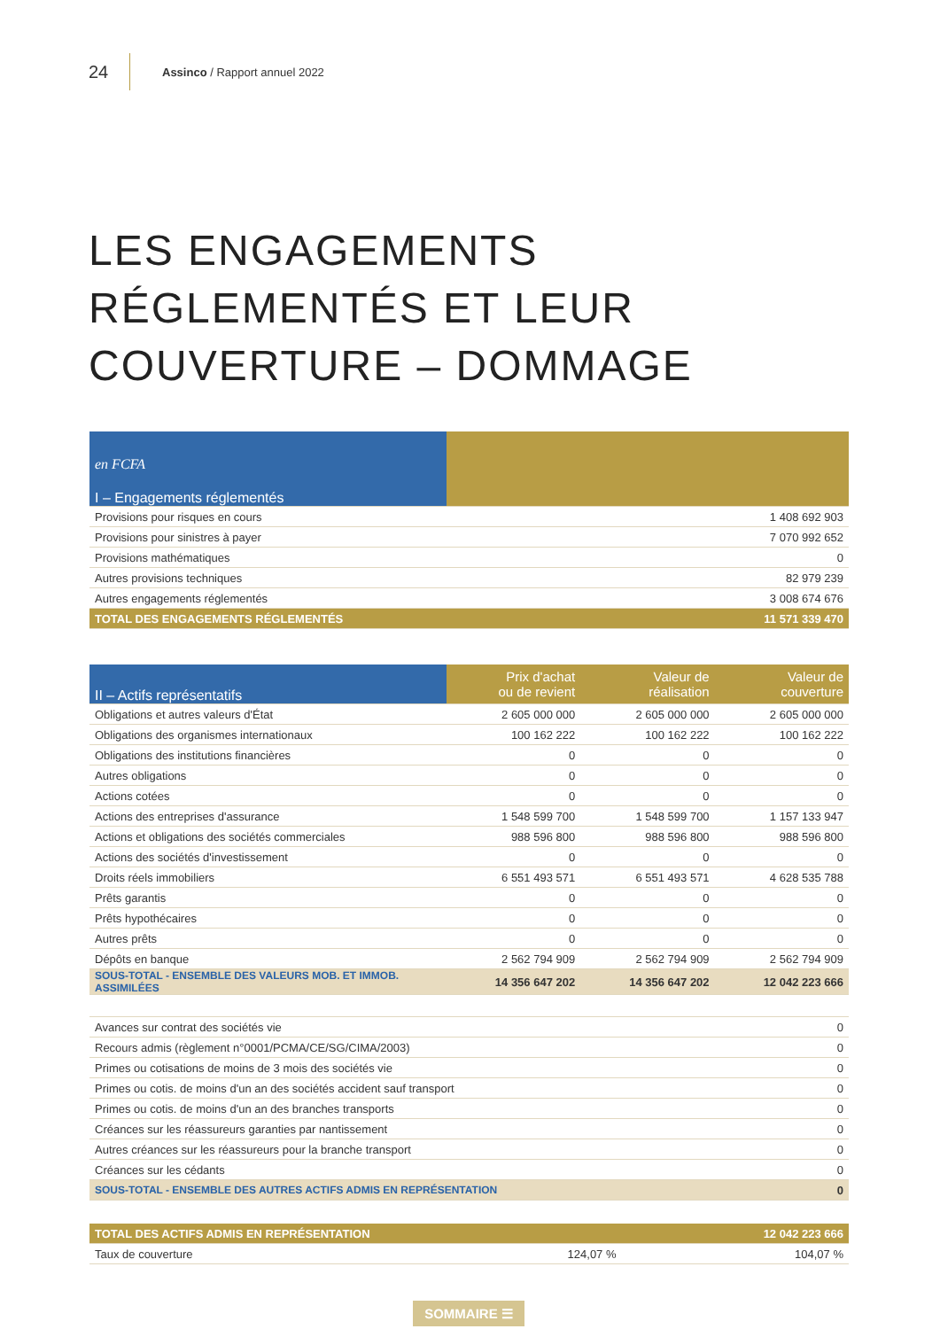24
Assinco / Rapport annuel 2022
LES ENGAGEMENTS
RÉGLEMENTÉS ET LEUR
COUVERTURE – DOMMAGE
| en FCFA I – Engagements réglementés | |
| --- | --- |
| Provisions pour risques en cours | 1 408 692 903 |
| Provisions pour sinistres à payer | 7 070 992 652 |
| Provisions mathématiques | 0 |
| Autres provisions techniques | 82 979 239 |
| Autres engagements réglementés | 3 008 674 676 |
| TOTAL DES ENGAGEMENTS RÉGLEMENTÉS | 11 571 339 470 |
| II – Actifs représentatifs | Prix d'achat ou de revient | Valeur de réalisation | Valeur de couverture |
| --- | --- | --- | --- |
| Obligations et autres valeurs d'État | 2 605 000 000 | 2 605 000 000 | 2 605 000 000 |
| Obligations des organismes internationaux | 100 162 222 | 100 162 222 | 100 162 222 |
| Obligations des institutions financières | 0 | 0 | 0 |
| Autres obligations | 0 | 0 | 0 |
| Actions cotées | 0 | 0 | 0 |
| Actions des entreprises d'assurance | 1 548 599 700 | 1 548 599 700 | 1 157 133 947 |
| Actions et obligations des sociétés commerciales | 988 596 800 | 988 596 800 | 988 596 800 |
| Actions des sociétés d'investissement | 0 | 0 | 0 |
| Droits réels immobiliers | 6 551 493 571 | 6 551 493 571 | 4 628 535 788 |
| Prêts garantis | 0 | 0 | 0 |
| Prêts hypothécaires | 0 | 0 | 0 |
| Autres prêts | 0 | 0 | 0 |
| Dépôts en banque | 2 562 794 909 | 2 562 794 909 | 2 562 794 909 |
| SOUS-TOTAL - ENSEMBLE DES VALEURS MOB. ET IMMOB. ASSIMILÉES | 14 356 647 202 | 14 356 647 202 | 12 042 223 666 |
| Avances sur contrat des sociétés vie | 0 |
| Recours admis (règlement n°0001/PCMA/CE/SG/CIMA/2003) | 0 |
| Primes ou cotisations de moins de 3 mois des sociétés vie | 0 |
| Primes ou cotis. de moins d'un an des sociétés accident sauf transport | 0 |
| Primes ou cotis. de moins d'un an des branches transports | 0 |
| Créances sur les réassureurs garanties par nantissement | 0 |
| Autres créances sur les réassureurs pour la branche transport | 0 |
| Créances sur les cédants | 0 |
| SOUS-TOTAL - ENSEMBLE DES AUTRES ACTIFS ADMIS EN REPRÉSENTATION | 0 |
| TOTAL DES ACTIFS ADMIS EN REPRÉSENTATION | | | 12 042 223 666 |
| Taux de couverture | | 124,07 % | 104,07 % |
SOMMAIRE ☰